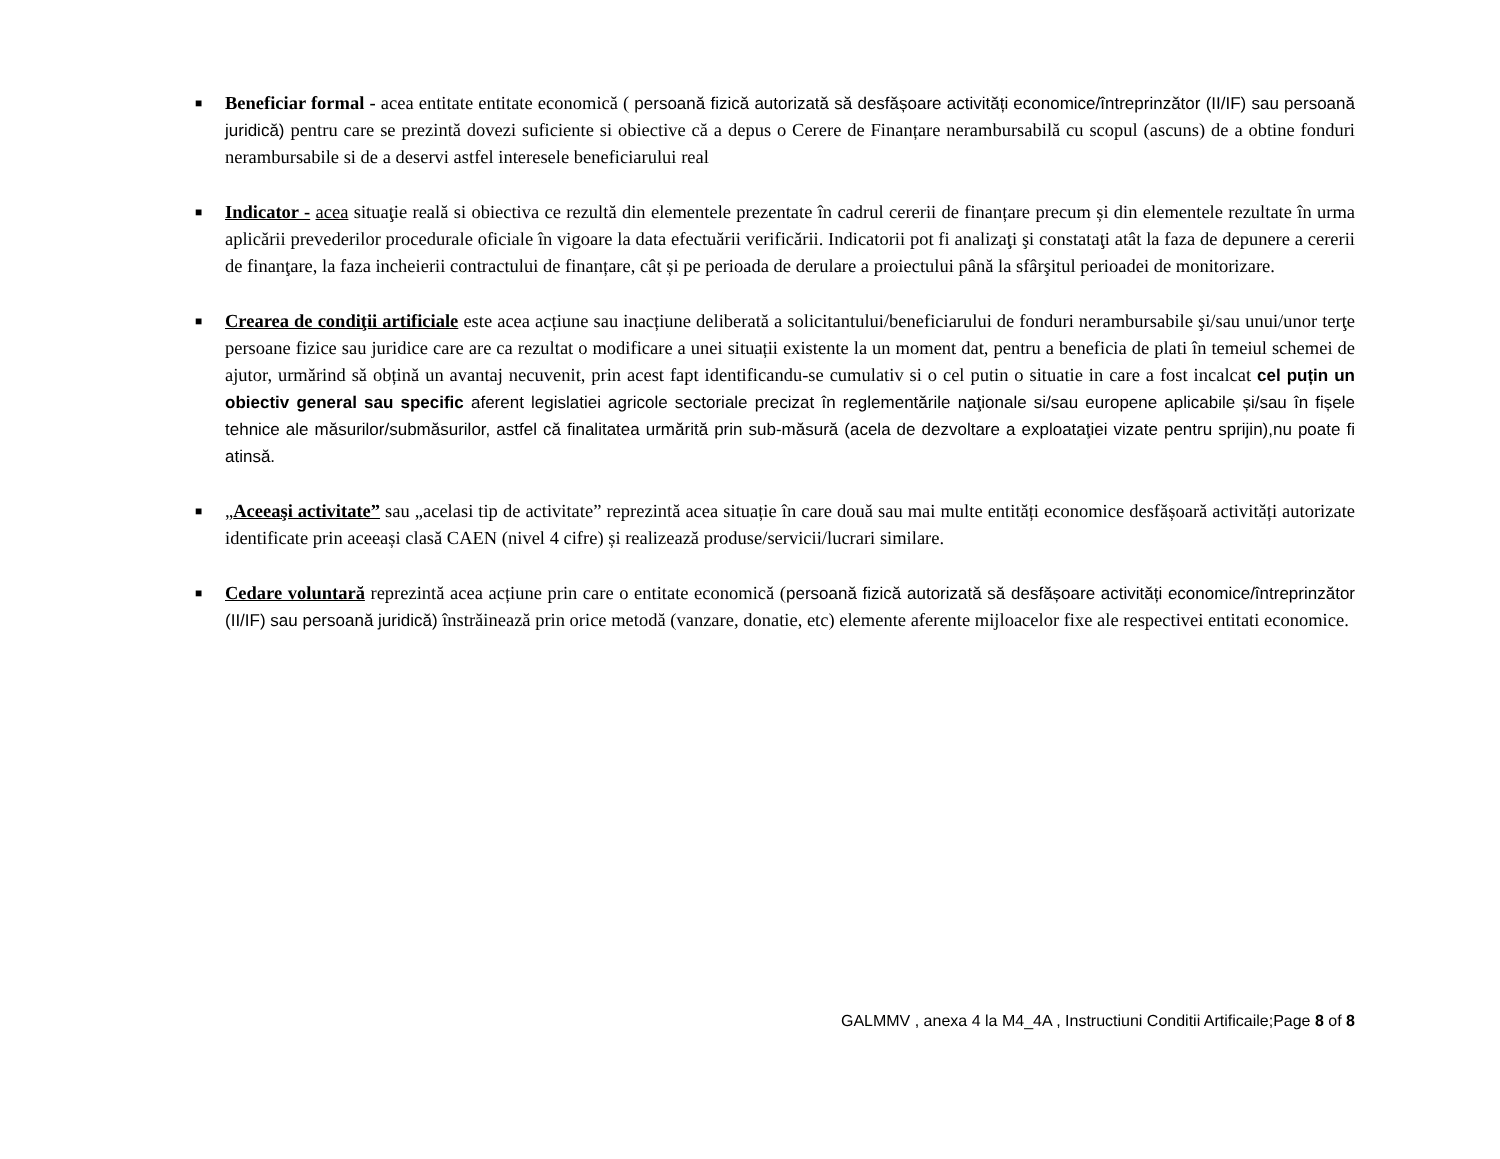■ Beneficiar formal - acea entitate entitate economică ( persoană fizică autorizată să desfășoare activități economice/întreprinzător (II/IF) sau persoană juridică) pentru care se prezintă dovezi suficiente si obiective că a depus o Cerere de Finanțare nerambursabilă cu scopul (ascuns) de a obtine fonduri nerambursabile si de a deservi astfel interesele beneficiarului real
■ Indicator - acea situaţie reală si obiectiva ce rezultă din elementele prezentate în cadrul cererii de finanțare precum și din elementele rezultate în urma aplicării prevederilor procedurale oficiale în vigoare la data efectuării verificării. Indicatorii pot fi analizaţi şi constataţi atât la faza de depunere a cererii de finanţare, la faza incheierii contractului de finanțare, cât și pe perioada de derulare a proiectului până la sfârşitul perioadei de monitorizare.
■ Crearea de condiţii artificiale este acea acțiune sau inacțiune deliberată a solicitantului/beneficiarului de fonduri nerambursabile şi/sau unui/unor terţe persoane fizice sau juridice care are ca rezultat o modificare a unei situații existente la un moment dat, pentru a beneficia de plati în temeiul schemei de ajutor, urmărind să obțină un avantaj necuvenit, prin acest fapt identificandu-se cumulativ si o cel putin o situatie in care a fost incalcat cel puțin un obiectiv general sau specific aferent legislatiei agricole sectoriale precizat în reglementările naţionale si/sau europene aplicabile și/sau în fișele tehnice ale măsurilor/submăsurilor, astfel că finalitatea urmărită prin sub-măsură (acela de dezvoltare a exploataţiei vizate pentru sprijin),nu poate fi atinsă.
■ „Aceeaşi activitate” sau „acelasi tip de activitate” reprezintă acea situație în care două sau mai multe entități economice desfășoară activități autorizate identificate prin aceeași clasă CAEN (nivel 4 cifre) și realizează produse/servicii/lucrari similare.
■ Cedare voluntară reprezintă acea acțiune prin care o entitate economică (persoană fizică autorizată să desfășoare activități economice/întreprinzător (II/IF) sau persoană juridică) înstrăinează prin orice metodă (vanzare, donatie, etc) elemente aferente mijloacelor fixe ale respectivei entitati economice.
GALMMV , anexa 4 la M4_4A , Instructiuni Conditii Artificaile;Page 8 of 8